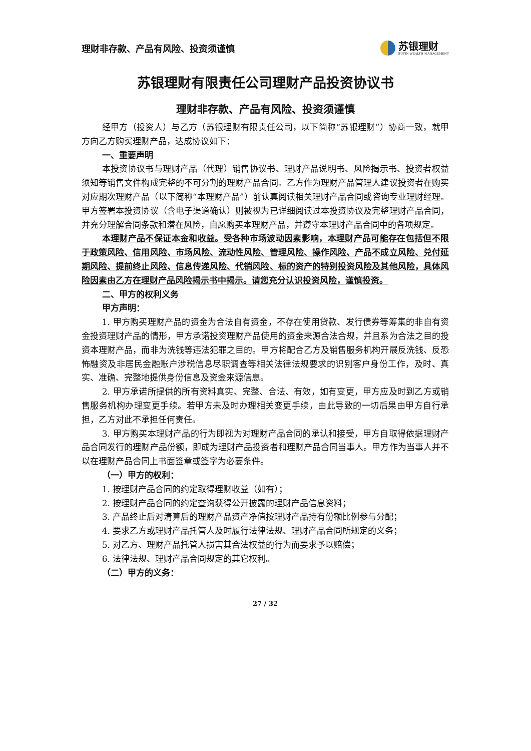理财非存款、产品有风险、投资须谨慎
苏银理财
SUYIN WEALTH MANAGEMENT
苏银理财有限责任公司理财产品投资协议书
理财非存款、产品有风险、投资须谨慎
经甲方（投资人）与乙方（苏银理财有限责任公司，以下简称“苏银理财”）协商一致，就甲方向乙方购买理财产品，达成协议如下：
一、重要声明
本投资协议书与理财产品（代理）销售协议书、理财产品说明书、风险揭示书、投资者权益须知等销售文件构成完整的不可分割的理财产品合同。乙方作为理财产品管理人建议投资者在购买对应期次理财产品（以下简称“本理财产品”）前认真阅读相关理财产品合同或咨询专业理财经理。甲方签署本投资协议（含电子渠道确认）则被视为已详细阅读过本投资协议及完整理财产品合同，并充分理解合同条款和潜在风险，自愿购买本理财产品，并遵守本理财产品合同中的各项规定。
本理财产品不保证本金和收益。受各种市场波动因素影响，本理财产品可能存在包括但不限于政策风险、信用风险、市场风险、流动性风险、管理风险、操作风险、产品不成立风险、兑付延期风险、提前终止风险、信息传递风险、代销风险、标的资产的特别投资风险及其他风险，具体风险因素由乙方在理财产品风险揭示书中揭示。请您充分认识投资风险，谨慎投资。
二、甲方的权利义务
甲方声明：
1. 甲方购买理财产品的资金为合法自有资金，不存在使用贷款、发行债券等筹集的非自有资金投资理财产品的情形，甲方承诺投资理财产品使用的资金来源合法合规，并且系为合法之目的投资本理财产品，而非为洗钱等违法犯罪之目的。甲方将配合乙方及销售服务机构开展反洗钱、反恐怖融资及非居民金融账户涉税信息尽职调查等相关法律法规要求的识别客户身份工作，及时、真实、准确、完整地提供身份信息及资金来源信息。
2. 甲方承诺所提供的所有资料真实、完整、合法、有效，如有变更，甲方应及时到乙方或销售服务机构办理变更手续。若甲方未及时办理相关变更手续，由此导致的一切后果由甲方自行承担，乙方对此不承担任何责任。
3. 甲方购买本理财产品的行为即视为对理财产品合同的承认和接受，甲方自取得依据理财产品合同发行的理财产品份额，即成为理财产品投资者和理财产品合同当事人。甲方作为当事人并不以在理财产品合同上书面签章或签字为必要条件。
（一）甲方的权利：
1. 按理财产品合同的约定取得理财收益（如有）；
2. 按理财产品合同的约定查询获得公开披露的理财产品信息资料；
3. 产品终止后对清算后的理财产品资产净值按理财产品持有份额比例参与分配；
4. 要求乙方或理财产品托管人及时履行法律法规、理财产品合同所规定的义务；
5. 对乙方、理财产品托管人损害其合法权益的行为而要求予以赔偿；
6. 法律法规、理财产品合同规定的其它权利。
（二）甲方的义务：
27 / 32